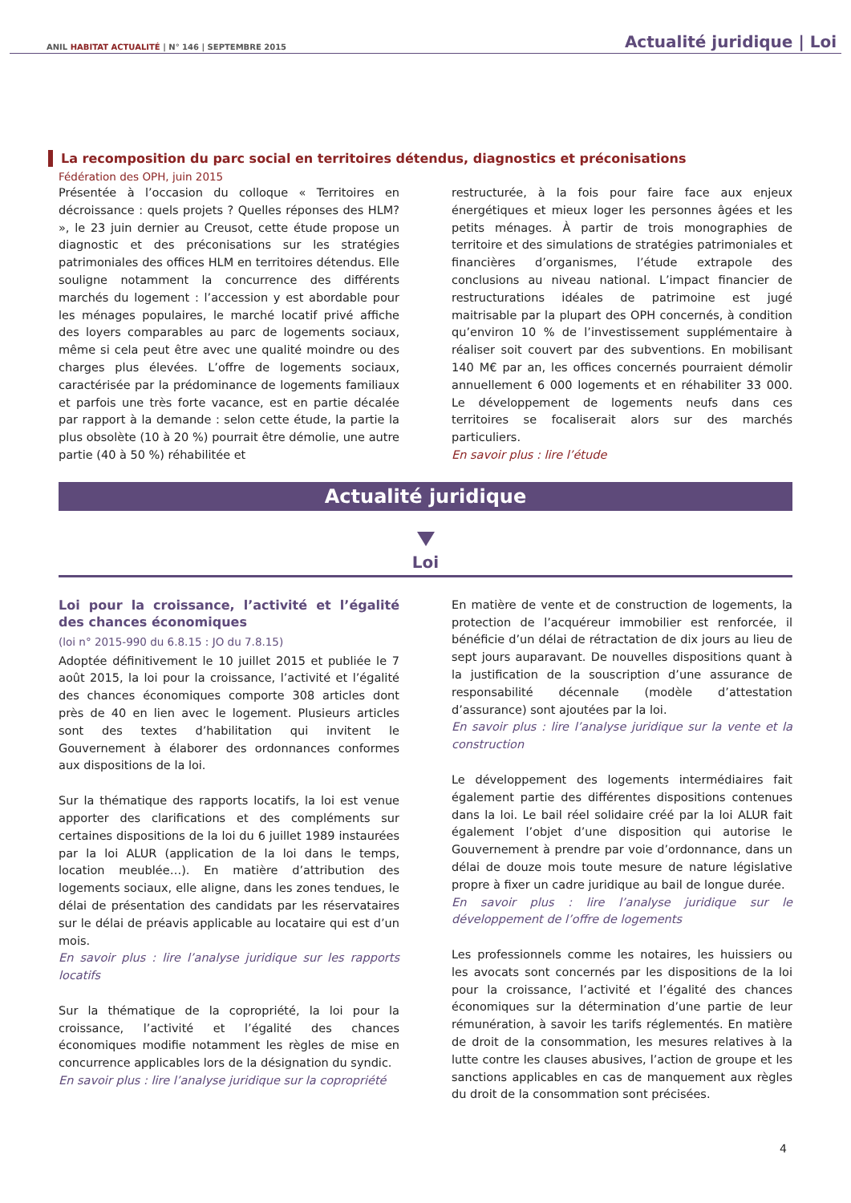ANIL HABITAT ACTUALITÉ | N° 146 | SEPTEMBRE 2015
Actualité juridique | Loi
La recomposition du parc social en territoires détendus, diagnostics et préconisations
Fédération des OPH, juin 2015
Présentée à l’occasion du colloque « Territoires en décroissance : quels projets ? Quelles réponses des HLM? », le 23 juin dernier au Creusot, cette étude propose un diagnostic et des préconisations sur les stratégies patrimoniales des offices HLM en territoires détendus. Elle souligne notamment la concurrence des différents marchés du logement : l’accession y est abordable pour les ménages populaires, le marché locatif privé affiche des loyers comparables au parc de logements sociaux, même si cela peut être avec une qualité moindre ou des charges plus élevées. L’offre de logements sociaux, caractérisée par la prédominance de logements familiaux et parfois une très forte vacance, est en partie décalée par rapport à la demande : selon cette étude, la partie la plus obsolète (10 à 20 %) pourrait être démolie, une autre partie (40 à 50 %) réhabilitée et
restructurée, à la fois pour faire face aux enjeux énergétiques et mieux loger les personnes âgées et les petits ménages. À partir de trois monographies de territoire et des simulations de stratégies patrimoniales et financières d’organismes, l’étude extrapole des conclusions au niveau national. L’impact financier de restructurations idéales de patrimoine est jugé maitrisable par la plupart des OPH concernés, à condition qu’environ 10 % de l’investissement supplémentaire à réaliser soit couvert par des subventions. En mobilisant 140 M€ par an, les offices concernés pourraient démolir annuellement 6 000 logements et en réhabiliter 33 000. Le développement de logements neufs dans ces territoires se focaliserait alors sur des marchés particuliers.
En savoir plus : lire l’étude
Actualité juridique
Loi
Loi pour la croissance, l’activité et l’égalité des chances économiques
(loi n° 2015-990 du 6.8.15 : JO du 7.8.15)
Adoptée définitivement le 10 juillet 2015 et publiée le 7 août 2015, la loi pour la croissance, l’activité et l’égalité des chances économiques comporte 308 articles dont près de 40 en lien avec le logement. Plusieurs articles sont des textes d’habilitation qui invitent le Gouvernement à élaborer des ordonnances conformes aux dispositions de la loi.
Sur la thématique des rapports locatifs, la loi est venue apporter des clarifications et des compléments sur certaines dispositions de la loi du 6 juillet 1989 instaurées par la loi ALUR (application de la loi dans le temps, location meublée…). En matière d’attribution des logements sociaux, elle aligne, dans les zones tendues, le délai de présentation des candidats par les réservataires sur le délai de préavis applicable au locataire qui est d’un mois.
En savoir plus : lire l’analyse juridique sur les rapports locatifs
Sur la thématique de la copropriété, la loi pour la croissance, l’activité et l’égalité des chances économiques modifie notamment les règles de mise en concurrence applicables lors de la désignation du syndic.
En savoir plus : lire l’analyse juridique sur la copropriété
En matière de vente et de construction de logements, la protection de l’acquéreur immobilier est renforcée, il bénéficie d’un délai de rétractation de dix jours au lieu de sept jours auparavant. De nouvelles dispositions quant à la justification de la souscription d’une assurance de responsabilité décennale (modèle d’attestation d’assurance) sont ajoutées par la loi.
En savoir plus : lire l’analyse juridique sur la vente et la construction
Le développement des logements intermédiaires fait également partie des différentes dispositions contenues dans la loi. Le bail réel solidaire créé par la loi ALUR fait également l’objet d’une disposition qui autorise le Gouvernement à prendre par voie d’ordonnance, dans un délai de douze mois toute mesure de nature législative propre à fixer un cadre juridique au bail de longue durée.
En savoir plus : lire l’analyse juridique sur le développement de l’offre de logements
Les professionnels comme les notaires, les huissiers ou les avocats sont concernés par les dispositions de la loi pour la croissance, l’activité et l’égalité des chances économiques sur la détermination d’une partie de leur rémunération, à savoir les tarifs réglementés. En matière de droit de la consommation, les mesures relatives à la lutte contre les clauses abusives, l’action de groupe et les sanctions applicables en cas de manquement aux règles du droit de la consommation sont précisées.
4